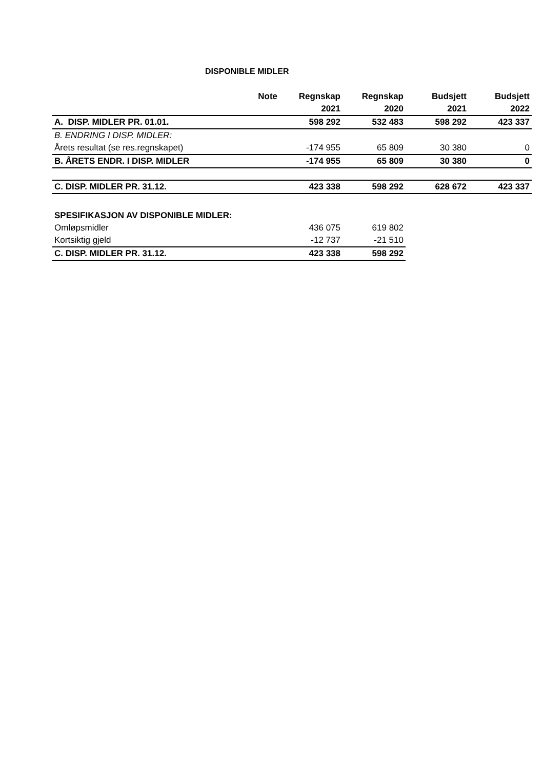DISPONIBLE MIDLER
| | Note | Regnskap | Regnskap | Budsjett | Budsjett |
| --- | --- | --- | --- | --- | --- |
| | | 2021 | 2020 | 2021 | 2022 |
| A. DISP. MIDLER PR. 01.01. | | 598 292 | 532 483 | 598 292 | 423 337 |
| B. ENDRING I DISP. MIDLER: | | | | | |
| Årets resultat (se res.regnskapet) | | -174 955 | 65 809 | 30 380 | 0 |
| B. ÅRETS ENDR. I DISP. MIDLER | | -174 955 | 65 809 | 30 380 | 0 |
| C. DISP. MIDLER PR. 31.12. | | 423 338 | 598 292 | 628 672 | 423 337 |
| SPESIFIKASJON AV DISPONIBLE MIDLER: | | | | | |
| Omløpsmidler | | 436 075 | 619 802 | | |
| Kortsiktig gjeld | | -12 737 | -21 510 | | |
| C. DISP. MIDLER PR. 31.12. | | 423 338 | 598 292 | | |